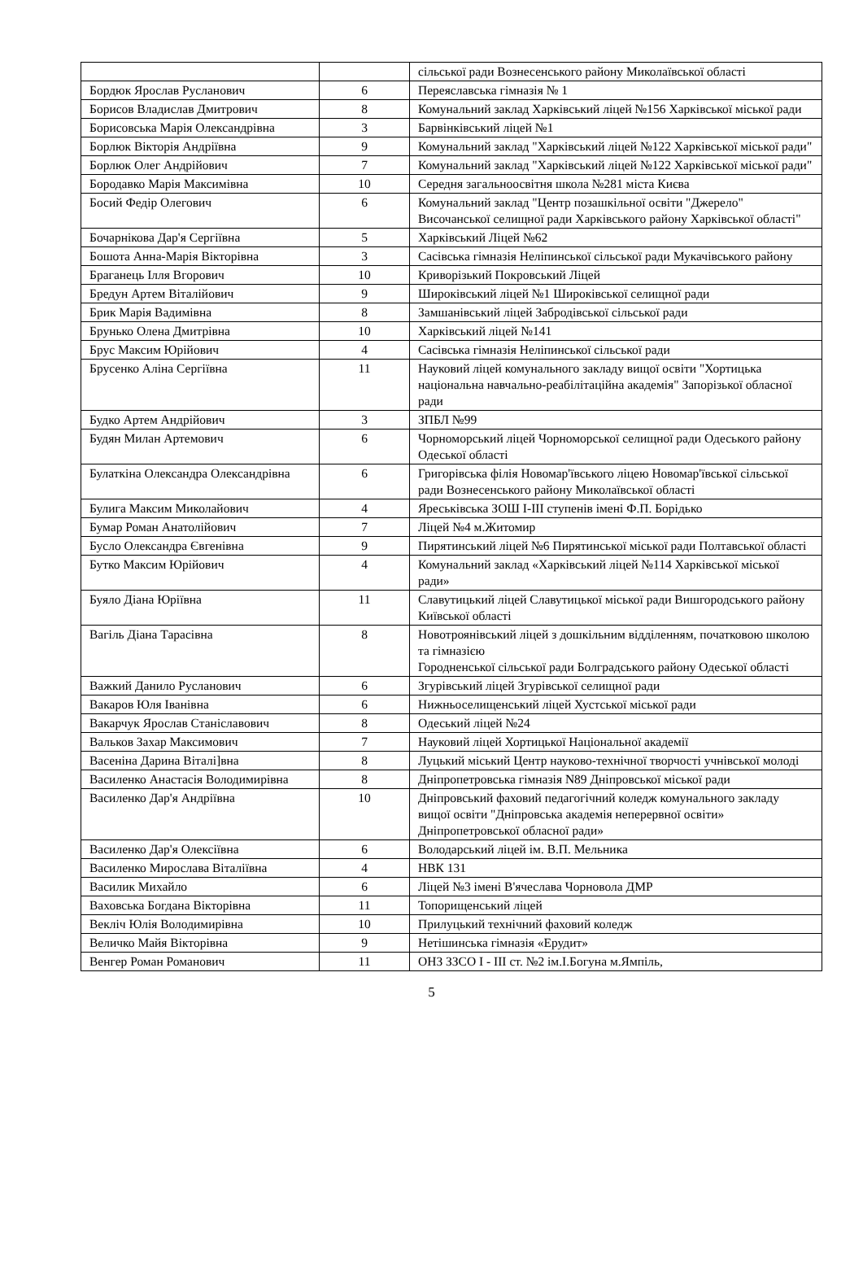| | | сільської ради Вознесенського району Миколаївської області |
| Бордюк Ярослав Русланович | 6 | Переяславська гімназія № 1 |
| Борисов Владислав Дмитрович | 8 | Комунальний заклад Харківський ліцей №156 Харківської міської ради |
| Борисовська Марія Олександрівна | 3 | Барвінківський ліцей №1 |
| Борлюк Вікторія Андріївна | 9 | Комунальний заклад "Харківський ліцей №122 Харківської міської ради" |
| Борлюк Олег Андрійович | 7 | Комунальний заклад "Харківський ліцей №122 Харківської міської ради" |
| Бородавко Марія Максимівна | 10 | Середня загальноосвітня школа №281 міста Києва |
| Босий Федір Олегович | 6 | Комунальний заклад "Центр позашкільної освіти "Джерело" Височанської селищної ради Харківського району Харківської області" |
| Бочарнікова Дар'я Сергіївна | 5 | Харківський Ліцей №62 |
| Бошота Анна-Марія Вікторівна | 3 | Сасівська гімназія Неліпинської сільської ради Мукачівського району |
| Браганець Ілля Вгорович | 10 | Криворізький Покровський Ліцей |
| Бредун Артем Віталійович | 9 | Широківський ліцей №1 Широківської селищної ради |
| Брик Марія Вадимівна | 8 | Замшанівський ліцей Забродівської сільської ради |
| Брунько Олена Дмитрівна | 10 | Харківський ліцей №141 |
| Брус Максим Юрійович | 4 | Сасівська гімназія Неліпинської сільської ради |
| Брусенко Аліна Сергіївна | 11 | Науковий ліцей комунального закладу вищої освіти "Хортицька національна навчально-реабілітаційна академія" Запорізької обласної ради |
| Будко Артем Андрійович | 3 | ЗПБЛ №99 |
| Будян Милан Артемович | 6 | Чорноморський ліцей Чорноморської селищної ради Одеського району Одеської області |
| Булаткіна Олександра Олександрівна | 6 | Григорівська філія Новомар'ївського ліцею Новомар'ївської сільської ради Вознесенського району Миколаївської області |
| Булига Максим Миколайович | 4 | Яреськівська ЗОШ І-ІІІ ступенів імені Ф.П. Борідько |
| Бумар Роман Анатолійович | 7 | Ліцей №4 м.Житомир |
| Бусло Олександра Євгенівна | 9 | Пирятинський ліцей №6 Пирятинської міської ради Полтавської області |
| Бутко Максим Юрійович | 4 | Комунальний заклад «Харківський ліцей №114 Харківської міської ради» |
| Буяло Діана Юріївна | 11 | Славутицький ліцей Славутицької міської ради Вишгородського району Київської області |
| Вагіль Діана Тарасівна | 8 | Новотроянівський ліцей з дошкільним відділенням, початковою школою та гімназією Городненської сільської ради Болградського району Одеської області |
| Важкий Данило Русланович | 6 | Згурівський ліцей Згурівської селищної ради |
| Вакаров Юля Іванівна | 6 | Нижньоселищенський ліцей Хустської міської ради |
| Вакарчук Ярослав Станіславович | 8 | Одеський ліцей №24 |
| Вальков Захар Максимович | 7 | Науковий ліцей Хортицької Національної академії |
| Васеніна Дарина Віталі]вна | 8 | Луцький міський Центр науково-технічної творчості учнівської молоді |
| Василенко Анастасія Володимирівна | 8 | Дніпропетровська гімназія N89 Дніпровської міської ради |
| Василенко Дар'я Андріївна | 10 | Дніпровський фаховий педагогічний коледж комунального закладу вищої освіти "Дніпровська академія неперервної освіти» Дніпропетровської обласної ради» |
| Василенко Дар'я Олексіївна | 6 | Володарський ліцей ім. В.П. Мельника |
| Василенко Мирослава Віталіївна | 4 | НВК 131 |
| Василик Михайло | 6 | Ліцей №3 імені В'ячеслава Чорновола ДМР |
| Ваховська Богдана Вікторівна | 11 | Топорищенський ліцей |
| Векліч Юлія Володимирівна | 10 | Прилуцький технічний фаховий коледж |
| Величко Майя Вікторівна | 9 | Нетішинська гімназія «Ерудит» |
| Венгер Роман Романович | 11 | ОНЗ ЗЗСО І - ІІІ ст. №2 ім.І.Богуна м.Ямпіль, |
5